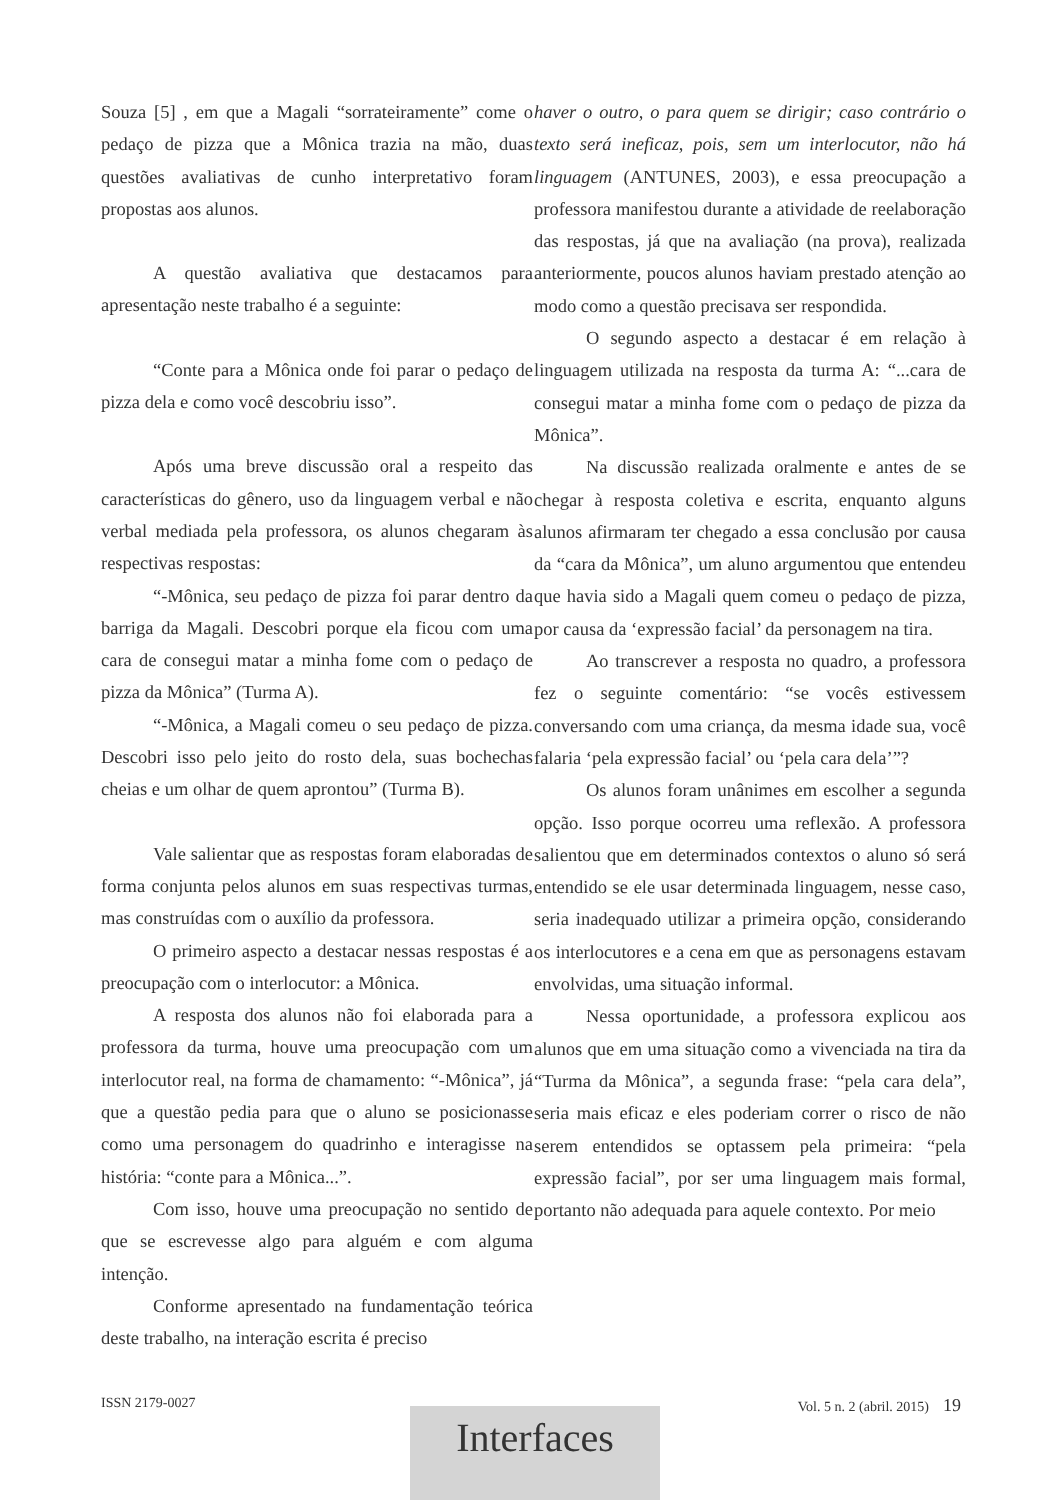Souza [5] , em que a Magali “sorrateiramente” come o pedaço de pizza que a Mônica trazia na mão, duas questões avaliativas de cunho interpretativo foram propostas aos alunos.
A questão avaliativa que destacamos para apresentação neste trabalho é a seguinte:
“Conte para a Mônica onde foi parar o pedaço de pizza dela e como você descobriu isso”.
Após uma breve discussão oral a respeito das características do gênero, uso da linguagem verbal e não verbal mediada pela professora, os alunos chegaram às respectivas respostas:
“-Mônica, seu pedaço de pizza foi parar dentro da barriga da Magali. Descobri porque ela ficou com uma cara de consegui matar a minha fome com o pedaço de pizza da Mônica” (Turma A).
“-Mônica, a Magali comeu o seu pedaço de pizza. Descobri isso pelo jeito do rosto dela, suas bochechas cheias e um olhar de quem aprontou” (Turma B).
Vale salientar que as respostas foram elaboradas de forma conjunta pelos alunos em suas respectivas turmas, mas construídas com o auxílio da professora.
O primeiro aspecto a destacar nessas respostas é a preocupação com o interlocutor: a Mônica.
A resposta dos alunos não foi elaborada para a professora da turma, houve uma preocupação com um interlocutor real, na forma de chamamento: “-Mônica”, já que a questão pedia para que o aluno se posicionasse como uma personagem do quadrinho e interagisse na história: “conte para a Mônica...”.
Com isso, houve uma preocupação no sentido de que se escrevesse algo para alguém e com alguma intenção.
Conforme apresentado na fundamentação teórica deste trabalho, na interação escrita é preciso
haver o outro, o para quem se dirigir; caso contrário o texto será ineficaz, pois, sem um interlocutor, não há linguagem (ANTUNES, 2003), e essa preocupação a professora manifestou durante a atividade de reelaboração das respostas, já que na avaliação (na prova), realizada anteriormente, poucos alunos haviam prestado atenção ao modo como a questão precisava ser respondida.
O segundo aspecto a destacar é em relação à linguagem utilizada na resposta da turma A: “...cara de consegui matar a minha fome com o pedaço de pizza da Mônica”.
Na discussão realizada oralmente e antes de se chegar à resposta coletiva e escrita, enquanto alguns alunos afirmaram ter chegado a essa conclusão por causa da “cara da Mônica”, um aluno argumentou que entendeu que havia sido a Magali quem comeu o pedaço de pizza, por causa da ‘expressão facial’ da personagem na tira.
Ao transcrever a resposta no quadro, a professora fez o seguinte comentário: “se vocês estivessem conversando com uma criança, da mesma idade sua, você falaria ‘pela expressão facial’ ou ‘pela cara dela’”?
Os alunos foram unânimes em escolher a segunda opção. Isso porque ocorreu uma reflexão. A professora salientou que em determinados contextos o aluno só será entendido se ele usar determinada linguagem, nesse caso, seria inadequado utilizar a primeira opção, considerando os interlocutores e a cena em que as personagens estavam envolvidas, uma situação informal.
Nessa oportunidade, a professora explicou aos alunos que em uma situação como a vivenciada na tira da “Turma da Mônica”, a segunda frase: “pela cara dela”, seria mais eficaz e eles poderiam correr o risco de não serem entendidos se optassem pela primeira: “pela expressão facial”, por ser uma linguagem mais formal, portanto não adequada para aquele contexto. Por meio
ISSN 2179-0027 Vol. 5 n. 2 (abril. 2015) 19
Interfaces